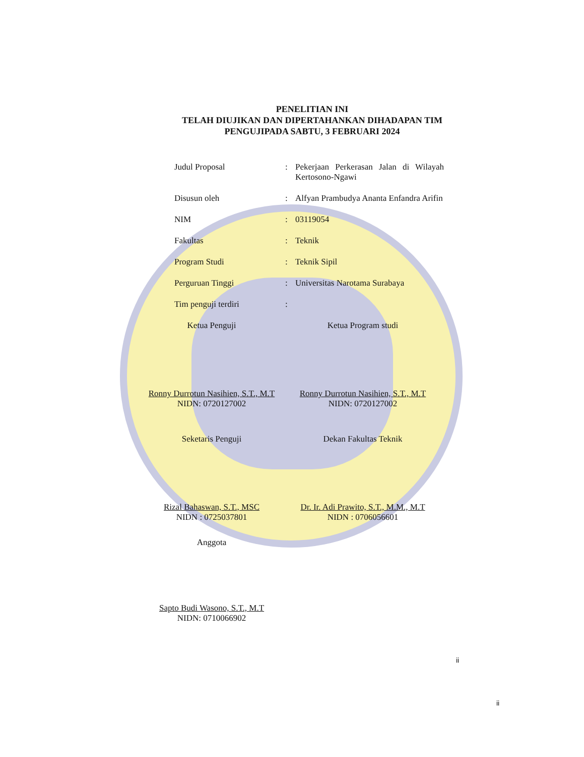PENELITIAN INI
TELAH DIUJIKAN DAN DIPERTAHANKAN DIHADAPAN TIM
PENGUJIPADA SABTU, 3 FEBRUARI 2024
Judul Proposal: Pekerjaan Perkerasan Jalan di Wilayah Kertosono-Ngawi
Disusun oleh: Alfyan Prambudya Ananta Enfandra Arifin
NIM: 03119054
Fakultas: Teknik
Program Studi: Teknik Sipil
Perguruan Tinggi: Universitas Narotama Surabaya
Tim penguji terdiri:
Ketua Penguji
Ronny Durrotun Nasihien, S.T., M.T
NIDN: 0720127002
Ketua Program studi
Ronny Durrotun Nasihien, S.T., M.T
NIDN: 0720127002
Seketaris Penguji
Rizal Bahaswan, S.T., MSC
NIDN : 0725037801
Dekan Fakultas Teknik
Dr. Ir. Adi Prawito, S.T., M.M., M.T
NIDN : 0706056601
Anggota
Sapto Budi Wasono, S.T., M.T
NIDN: 0710066902
ii
ii